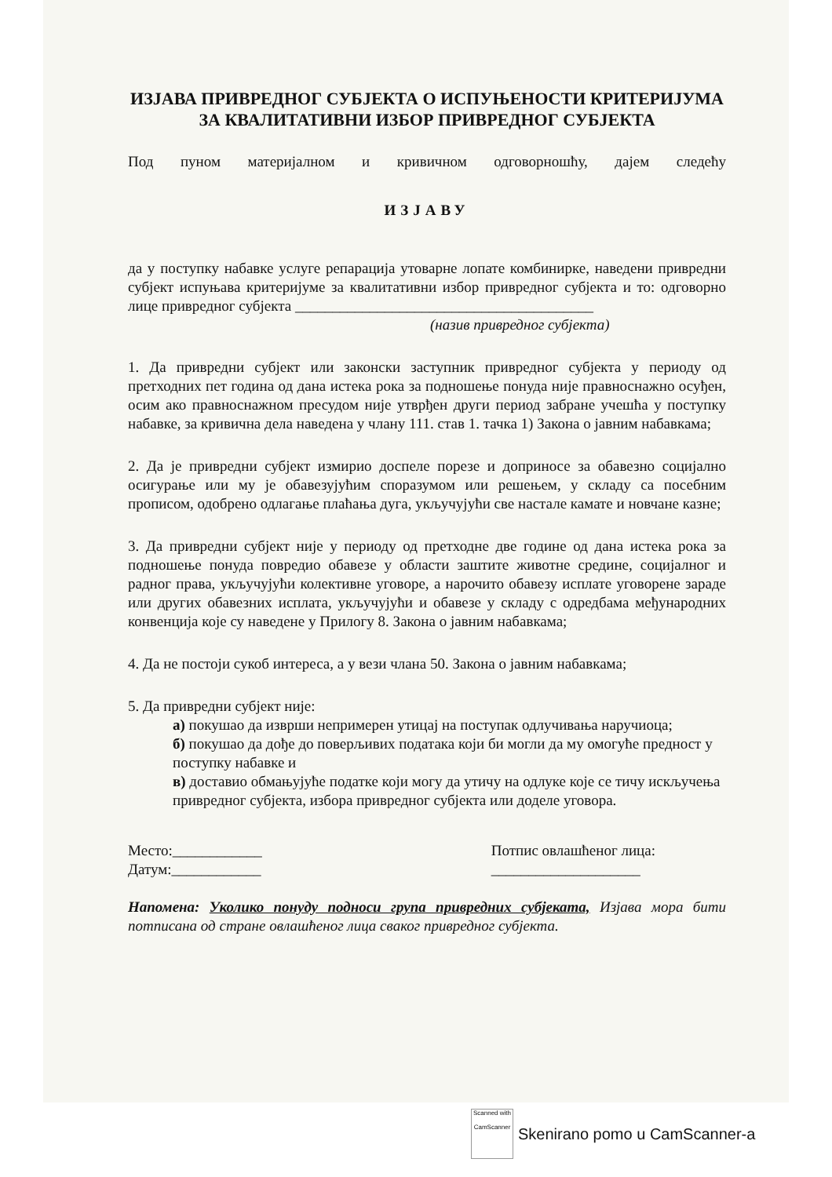ИЗЈАВА ПРИВРЕДНОГ СУБЈЕКТА О ИСПУЊЕНОСТИ КРИТЕРИЈУМА ЗА КВАЛИТАТИВНИ ИЗБОР ПРИВРЕДНОГ СУБЈЕКТА
Под пуном материјалном и кривичном одговорношћу, дајем следећу
ИЗЈАВУ
да у поступку набавке услуге репарација утоварне лопате комбинирке, наведени привредни субјект испуњава критеријуме за квалитативни избор привредног субјекта и то: одговорно лице привредног субјекта ________________________________________
(назив привредног субјекта)
1. Да привредни субјект или законски заступник привредног субјекта у периоду од претходних пет година од дана истека рока за подношење понуда није правноснажно осуђен, осим ако правноснажном пресудом није утврђен други период забране учешћа у поступку набавке, за кривична дела наведена у члану 111. став 1. тачка 1) Закона о јавним набавкама;
2. Да је привредни субјект измирио доспеле порезе и доприносе за обавезно социјално осигурање или му је обавезујућим споразумом или решењем, у складу са посебним прописом, одобрено одлагање плаћања дуга, укључујући све настале камате и новчане казне;
3. Да привредни субјект није у периоду од претходне две године од дана истека рока за подношење понуда повредио обавезе у области заштите животне средине, социјалног и радног права, укључујући колективне уговоре, а нарочито обавезу исплате уговорене зараде или других обавезних исплата, укључујући и обавезе у складу с одредбама међународних конвенција које су наведене у Прилогу 8. Закона о јавним набавкама;
4. Да не постоји сукоб интереса, а у вези члана 50. Закона о јавним набавкама;
5. Да привредни субјект није:
а) покушао да изврши непримерен утицај на поступак одлучивања наручиоца;
б) покушао да дође до поверљивих података који би могли да му омогуће предност у поступку набавке и
в) доставио обмањујуће податке који могу да утичу на одлуке које се тичу искључења привредног субјекта, избора привредног субјекта или доделе уговора.
Место:____________
Датум:____________
Потпис овлашћеног лица:
____________________
Напомена: Уколико понуду подноси група привредних субјеката, Изјава мора бити потписана од стране овлашћеног лица сваког привредног субјекта.
Scanned with
CamScanner
Skenirano pomo u CamScanner-a